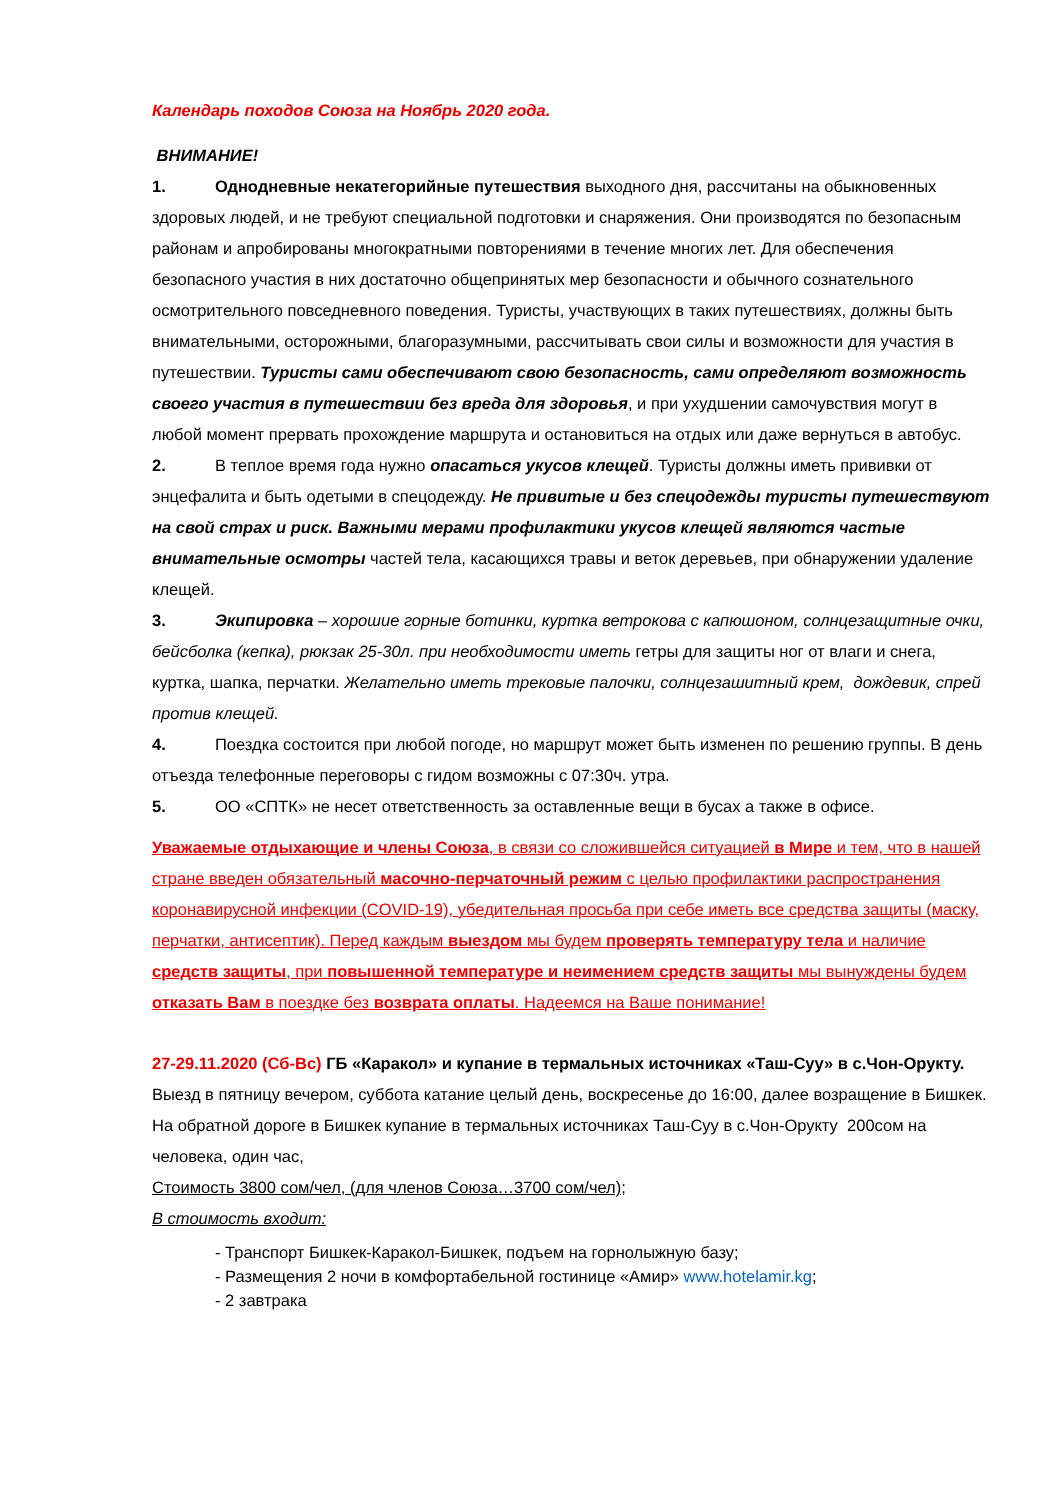Календарь походов Союза на Ноябрь 2020 года.
ВНИМАНИЕ!
1. Однодневные некатегорийные путешествия выходного дня, рассчитаны на обыкновенных здоровых людей, и не требуют специальной подготовки и снаряжения. Они производятся по безопасным районам и апробированы многократными повторениями в течение многих лет. Для обеспечения безопасного участия в них достаточно общепринятых мер безопасности и обычного сознательного осмотрительного повседневного поведения. Туристы, участвующих в таких путешествиях, должны быть внимательными, осторожными, благоразумными, рассчитывать свои силы и возможности для участия в путешествии. Туристы сами обеспечивают свою безопасность, сами определяют возможность своего участия в путешествии без вреда для здоровья, и при ухудшении самочувствия могут в любой момент прервать прохождение маршрута и остановиться на отдых или даже вернуться в автобус.
2. В теплое время года нужно опасаться укусов клещей. Туристы должны иметь прививки от энцефалита и быть одетыми в спецодежду. Не привитые и без спецодежды туристы путешествуют на свой страх и риск. Важными мерами профилактики укусов клещей являются частые внимательные осмотры частей тела, касающихся травы и веток деревьев, при обнаружении удаление клещей.
3. Экипировка – хорошие горные ботинки, куртка ветрокова с капюшоном, солнцезащитные очки, бейсболка (кепка), рюкзак 25-30л. при необходимости иметь гетры для защиты ног от влаги и снега, куртка, шапка, перчатки. Желательно иметь трековые палочки, солнцезашитный крем, дождевик, спрей против клещей.
4. Поездка состоится при любой погоде, но маршрут может быть изменен по решению группы. В день отъезда телефонные переговоры с гидом возможны с 07:30ч. утра.
5. ОО «СПТК» не несет ответственность за оставленные вещи в бусах а также в офисе.
Уважаемые отдыхающие и члены Союза, в связи со сложившейся ситуацией в Мире и тем, что в нашей стране введен обязательный масочно-перчаточный режим с целью профилактики распространения коронавирусной инфекции (COVID-19), убедительная просьба при себе иметь все средства защиты (маску, перчатки, антисептик). Перед каждым выездом мы будем проверять температуру тела и наличие средств защиты, при повышенной температуре и неимением средств защиты мы вынуждены будем отказать Вам в поездке без возврата оплаты. Надеемся на Ваше понимание!
27-29.11.2020 (Сб-Вс) ГБ «Каракол» и купание в термальных источниках «Таш-Суу» в с.Чон-Орукту.
Выезд в пятницу вечером, суббота катание целый день, воскресенье до 16:00, далее возращение в Бишкек. На обратной дороге в Бишкек купание в термальных источниках Таш-Суу в с.Чон-Орукту 200сом на человека, один час,
Стоимость 3800 сом/чел, (для членов Союза…3700 сом/чел);
В стоимость входит:
- Транспорт Бишкек-Каракол-Бишкек, подъем на горнолыжную базу;
- Размещения 2 ночи в комфортабельной гостинице «Амир» www.hotelamir.kg;
- 2 завтрака